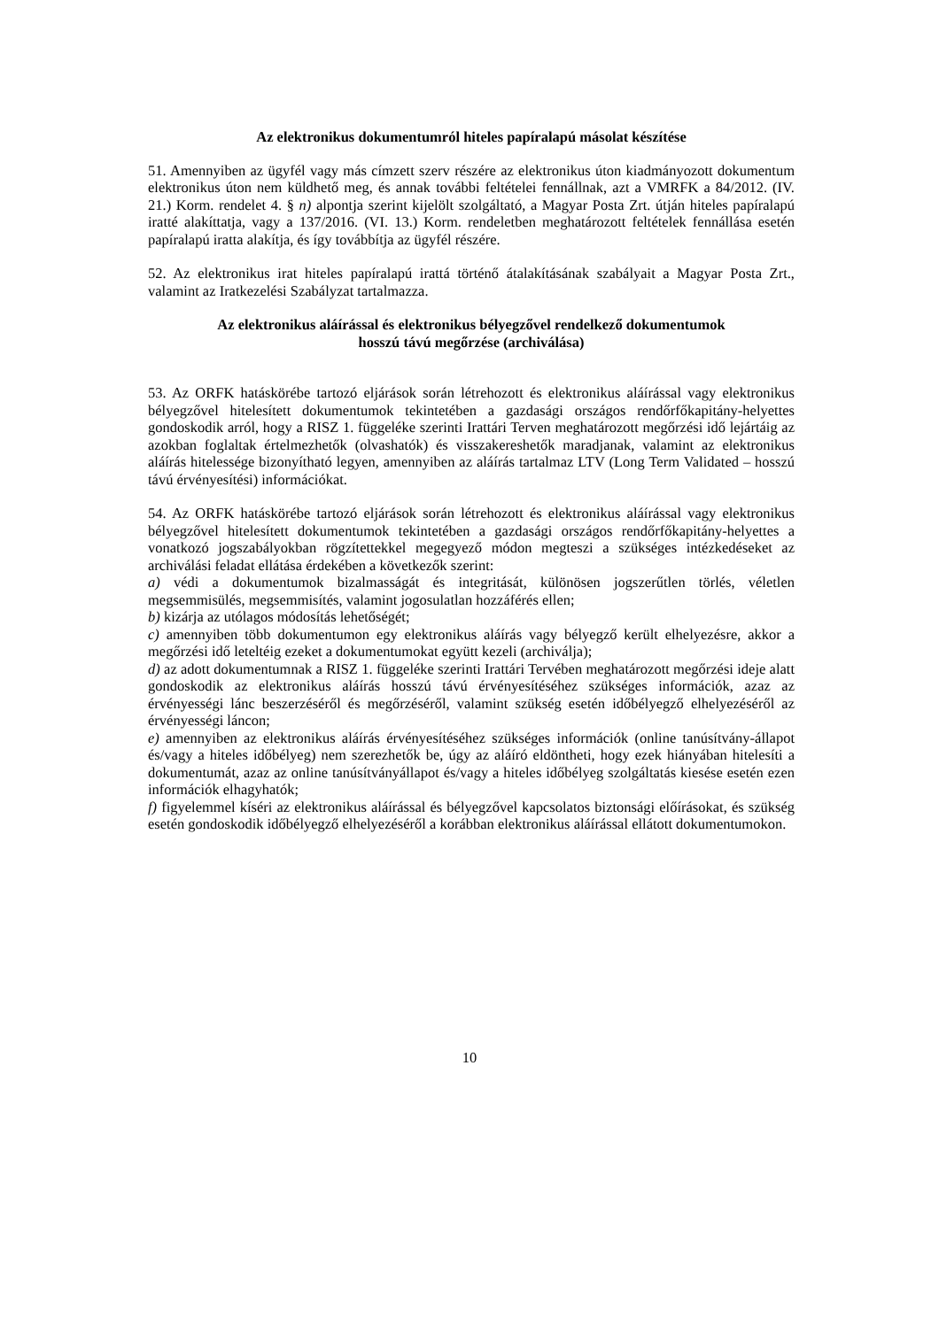Az elektronikus dokumentumról hiteles papíralapú másolat készítése
51. Amennyiben az ügyfél vagy más címzett szerv részére az elektronikus úton kiadmányozott dokumentum elektronikus úton nem küldhető meg, és annak további feltételei fennállnak, azt a VMRFK a 84/2012. (IV. 21.) Korm. rendelet 4. § n) alpontja szerint kijelölt szolgáltató, a Magyar Posta Zrt. útján hiteles papíralapú iratté alakíttatja, vagy a 137/2016. (VI. 13.) Korm. rendeletben meghatározott feltételek fennállása esetén papíralapú iratta alakítja, és így továbbítja az ügyfél részére.
52. Az elektronikus irat hiteles papíralapú irattá történő átalakításának szabályait a Magyar Posta Zrt., valamint az Iratkezelési Szabályzat tartalmazza.
Az elektronikus aláírással és elektronikus bélyegzővel rendelkező dokumentumok
hosszú távú megőrzése (archiválása)
53. Az ORFK hatáskörébe tartozó eljárások során létrehozott és elektronikus aláírással vagy elektronikus bélyegzővel hitelesített dokumentumok tekintetében a gazdasági országos rendőrfőkapitány-helyettes gondoskodik arról, hogy a RISZ 1. függeléke szerinti Irattári Terven meghatározott megőrzési idő lejártáig az azokban foglaltak értelmezhetők (olvashatók) és visszakereshetők maradjanak, valamint az elektronikus aláírás hitelessége bizonyítható legyen, amennyiben az aláírás tartalmaz LTV (Long Term Validated – hosszú távú érvényesítési) információkat.
54. Az ORFK hatáskörébe tartozó eljárások során létrehozott és elektronikus aláírással vagy elektronikus bélyegzővel hitelesített dokumentumok tekintetében a gazdasági országos rendőrfőkapitány-helyettes a vonatkozó jogszabályokban rögzítettekkel megegyező módon megteszi a szükséges intézkedéseket az archiválási feladat ellátása érdekében a következők szerint:
a) védi a dokumentumok bizalmasságát és integritását, különösen jogszerűtlen törlés, véletlen megsemmisülés, megsemmisítés, valamint jogosulatlan hozzáférés ellen;
b) kizárja az utólagos módosítás lehetőségét;
c) amennyiben több dokumentumon egy elektronikus aláírás vagy bélyegző került elhelyezésre, akkor a megőrzési idő leteltéig ezeket a dokumentumokat együtt kezeli (archiválja);
d) az adott dokumentumnak a RISZ 1. függeléke szerinti Irattári Tervében meghatározott megőrzési ideje alatt gondoskodik az elektronikus aláírás hosszú távú érvényesítéséhez szükséges információk, azaz az érvényességi lánc beszerzéséről és megőrzéséről, valamint szükség esetén időbélyegző elhelyezéséről az érvényességi láncon;
e) amennyiben az elektronikus aláírás érvényesítéséhez szükséges információk (online tanúsítvány-állapot és/vagy a hiteles időbélyeg) nem szerezhetők be, úgy az aláíró eldöntheti, hogy ezek hiányában hitelesíti a dokumentumát, azaz az online tanúsítványállapot és/vagy a hiteles időbélyeg szolgáltatás kiesése esetén ezen információk elhagyhatók;
f) figyelemmel kíséri az elektronikus aláírással és bélyegzővel kapcsolatos biztonsági előírásokat, és szükség esetén gondoskodik időbélyegző elhelyezéséről a korábban elektronikus aláírással ellátott dokumentumokon.
10